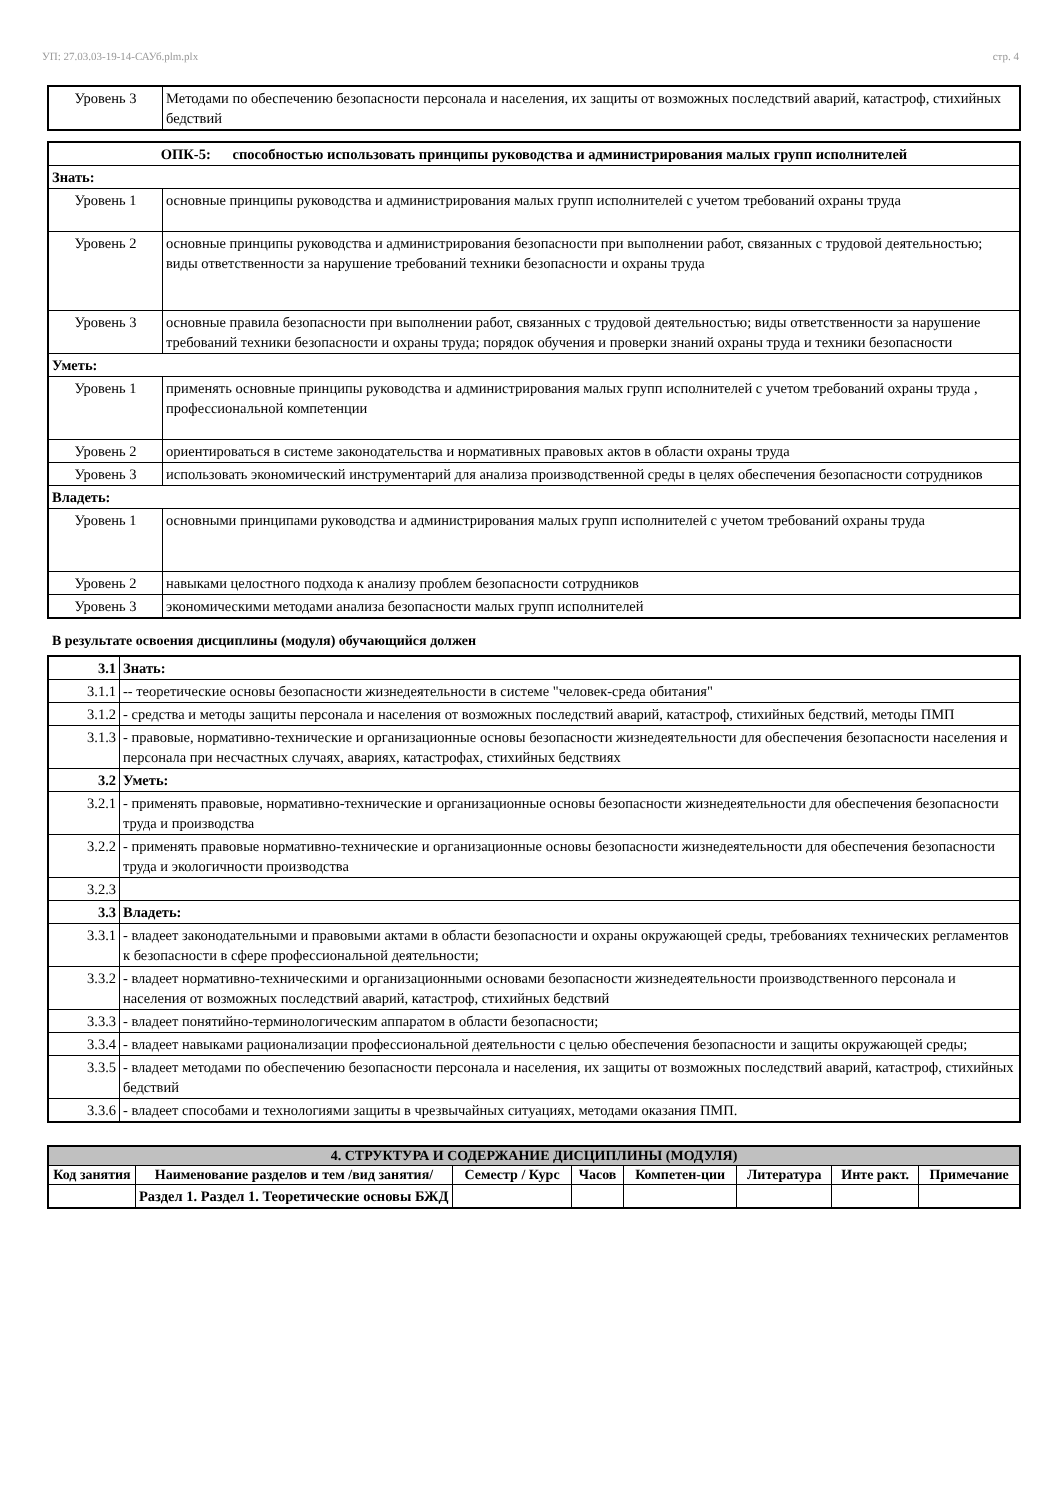УП: 27.03.03-19-14-САУб.plm.plx стр. 4
| Уровень 3 | Методами по обеспечению безопасности персонала и населения, их защиты от возможных последствий аварий, катастроф, стихийных бедствий |
| ОПК-5: способностью использовать принципы руководства и администрирования малых групп исполнителей | |
| Знать: | |
| Уровень 1 | основные принципы руководства и администрирования малых групп исполнителей с учетом требований охраны труда |
| Уровень 2 | основные принципы руководства и администрирования безопасности при выполнении работ, связанных с трудовой деятельностью; виды ответственности за нарушение требований техники безопасности и охраны труда |
| Уровень 3 | основные правила безопасности при выполнении работ, связанных с трудовой деятельностью; виды ответственности за нарушение требований техники безопасности и охраны труда; порядок обучения и проверки знаний охраны труда и техники безопасности |
| Уметь: | |
| Уровень 1 | применять основные принципы руководства и администрирования малых групп исполнителей с учетом требований охраны труда , профессиональной компетенции |
| Уровень 2 | ориентироваться в системе законодательства и нормативных правовых актов в области охраны труда |
| Уровень 3 | использовать экономический инструментарий для анализа производственной среды в целях обеспечения безопасности сотрудников |
| Владеть: | |
| Уровень 1 | основными принципами руководства и администрирования малых групп исполнителей с учетом требований охраны труда |
| Уровень 2 | навыками целостного подхода к анализу проблем безопасности сотрудников |
| Уровень 3 | экономическими методами анализа безопасности малых групп исполнителей |
В результате освоения дисциплины (модуля) обучающийся должен
| 3.1 | Знать: |
| 3.1.1 | -- теоретические основы безопасности жизнедеятельности в системе "человек-среда обитания" |
| 3.1.2 | - средства и методы защиты персонала и населения от возможных последствий аварий, катастроф, стихийных бедствий, методы ПМП |
| 3.1.3 | - правовые, нормативно-технические и организационные основы безопасности жизнедеятельности для обеспечения безопасности населения и персонала при несчастных случаях, авариях, катастрофах, стихийных бедствиях |
| 3.2 | Уметь: |
| 3.2.1 | - применять правовые, нормативно-технические и организационные основы безопасности жизнедеятельности для обеспечения безопасности труда и производства |
| 3.2.2 | - применять правовые нормативно-технические и организационные основы безопасности жизнедеятельности для обеспечения безопасности труда и экологичности производства |
| 3.2.3 | |
| 3.3 | Владеть: |
| 3.3.1 | - владеет законодательными и правовыми актами в области безопасности и охраны окружающей среды, требованиях технических регламентов к безопасности в сфере профессиональной деятельности; |
| 3.3.2 | - владеет нормативно-техническими и организационными основами безопасности жизнедеятельности производственного персонала и населения от возможных последствий аварий, катастроф, стихийных бедствий |
| 3.3.3 | - владеет понятийно-терминологическим аппаратом в области безопасности; |
| 3.3.4 | - владеет навыками рационализации профессиональной деятельности с целью обеспечения безопасности и защиты окружающей среды; |
| 3.3.5 | - владеет методами по обеспечению безопасности персонала и населения, их защиты от возможных последствий аварий, катастроф, стихийных бедствий |
| 3.3.6 | - владеет способами и технологиями защиты в чрезвычайных ситуациях, методами оказания ПМП. |
| 4. СТРУКТУРА И СОДЕРЖАНИЕ ДИСЦИПЛИНЫ (МОДУЛЯ) | | | | | | | |
| --- | --- | --- | --- | --- | --- | --- | --- |
| Код занятия | Наименование разделов и тем /вид занятия/ | Семестр / Курс | Часов | Компетен-ции | Литература | Инте ракт. | Примечание |
| | Раздел 1. Раздел 1. Теоретические основы БЖД | | | | | | |